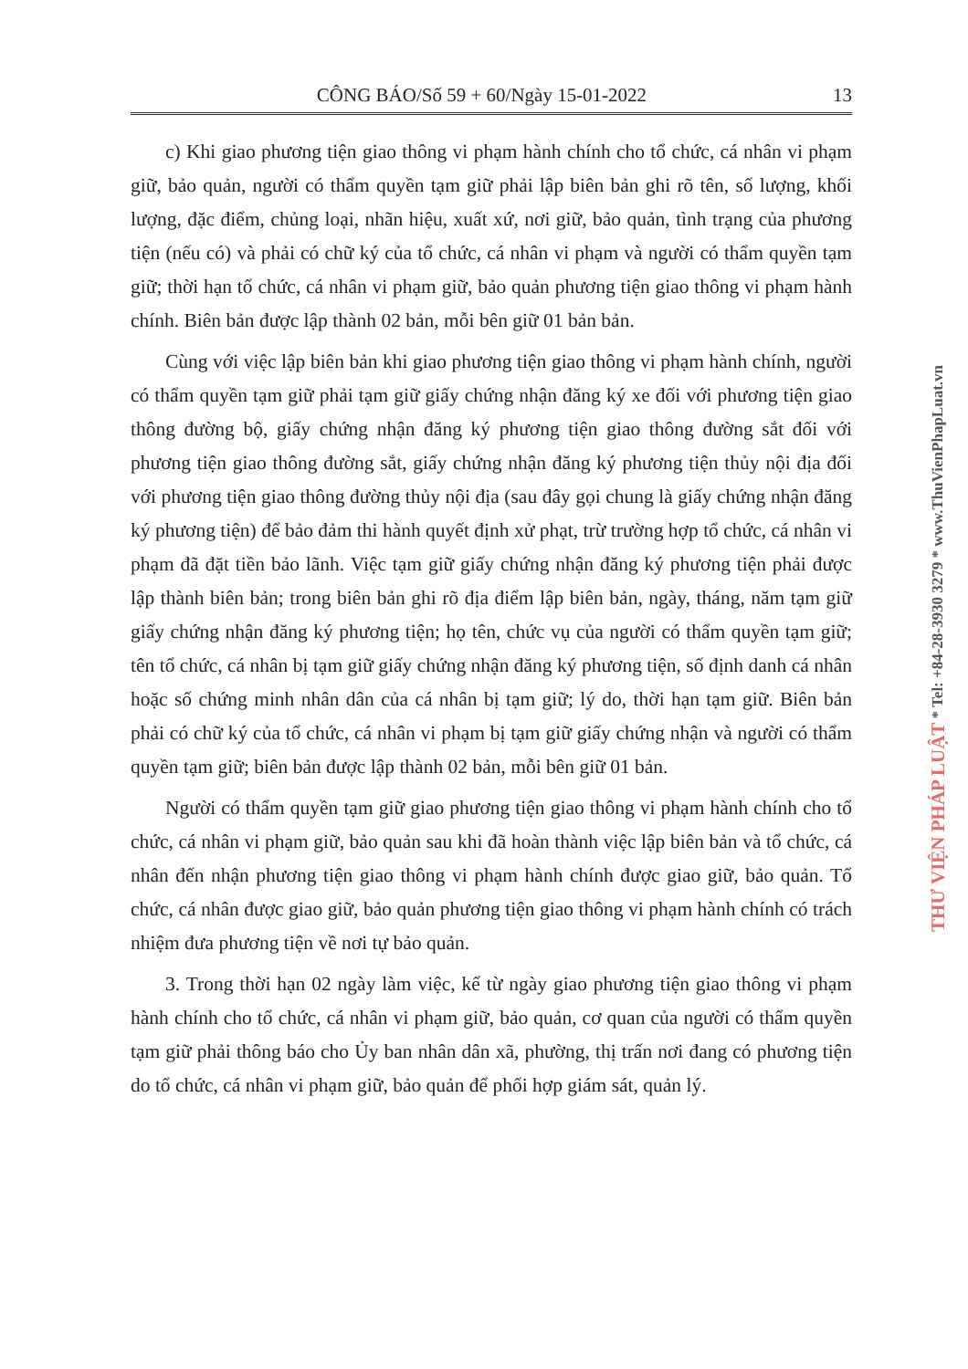CÔNG BÁO/Số 59 + 60/Ngày 15-01-2022 13
c) Khi giao phương tiện giao thông vi phạm hành chính cho tổ chức, cá nhân vi phạm giữ, bảo quản, người có thẩm quyền tạm giữ phải lập biên bản ghi rõ tên, số lượng, khối lượng, đặc điểm, chủng loại, nhãn hiệu, xuất xứ, nơi giữ, bảo quản, tình trạng của phương tiện (nếu có) và phải có chữ ký của tổ chức, cá nhân vi phạm và người có thẩm quyền tạm giữ; thời hạn tổ chức, cá nhân vi phạm giữ, bảo quản phương tiện giao thông vi phạm hành chính. Biên bản được lập thành 02 bản, mỗi bên giữ 01 bản bản.
Cùng với việc lập biên bản khi giao phương tiện giao thông vi phạm hành chính, người có thẩm quyền tạm giữ phải tạm giữ giấy chứng nhận đăng ký xe đối với phương tiện giao thông đường bộ, giấy chứng nhận đăng ký phương tiện giao thông đường sắt đối với phương tiện giao thông đường sắt, giấy chứng nhận đăng ký phương tiện thủy nội địa đối với phương tiện giao thông đường thủy nội địa (sau đây gọi chung là giấy chứng nhận đăng ký phương tiện) để bảo đảm thi hành quyết định xử phạt, trừ trường hợp tổ chức, cá nhân vi phạm đã đặt tiền bảo lãnh. Việc tạm giữ giấy chứng nhận đăng ký phương tiện phải được lập thành biên bản; trong biên bản ghi rõ địa điểm lập biên bản, ngày, tháng, năm tạm giữ giấy chứng nhận đăng ký phương tiện; họ tên, chức vụ của người có thẩm quyền tạm giữ; tên tổ chức, cá nhân bị tạm giữ giấy chứng nhận đăng ký phương tiện, số định danh cá nhân hoặc số chứng minh nhân dân của cá nhân bị tạm giữ; lý do, thời hạn tạm giữ. Biên bản phải có chữ ký của tổ chức, cá nhân vi phạm bị tạm giữ giấy chứng nhận và người có thẩm quyền tạm giữ; biên bản được lập thành 02 bản, mỗi bên giữ 01 bản.
Người có thẩm quyền tạm giữ giao phương tiện giao thông vi phạm hành chính cho tổ chức, cá nhân vi phạm giữ, bảo quản sau khi đã hoàn thành việc lập biên bản và tổ chức, cá nhân đến nhận phương tiện giao thông vi phạm hành chính được giao giữ, bảo quản. Tổ chức, cá nhân được giao giữ, bảo quản phương tiện giao thông vi phạm hành chính có trách nhiệm đưa phương tiện về nơi tự bảo quản.
3. Trong thời hạn 02 ngày làm việc, kể từ ngày giao phương tiện giao thông vi phạm hành chính cho tổ chức, cá nhân vi phạm giữ, bảo quản, cơ quan của người có thẩm quyền tạm giữ phải thông báo cho Ủy ban nhân dân xã, phường, thị trấn nơi đang có phương tiện do tổ chức, cá nhân vi phạm giữ, bảo quản để phối hợp giám sát, quản lý.
THƯ VIỆN PHÁP LUẬT * Tel: +84-28-3930 3279 * www.ThuVienPhapLuat.vn